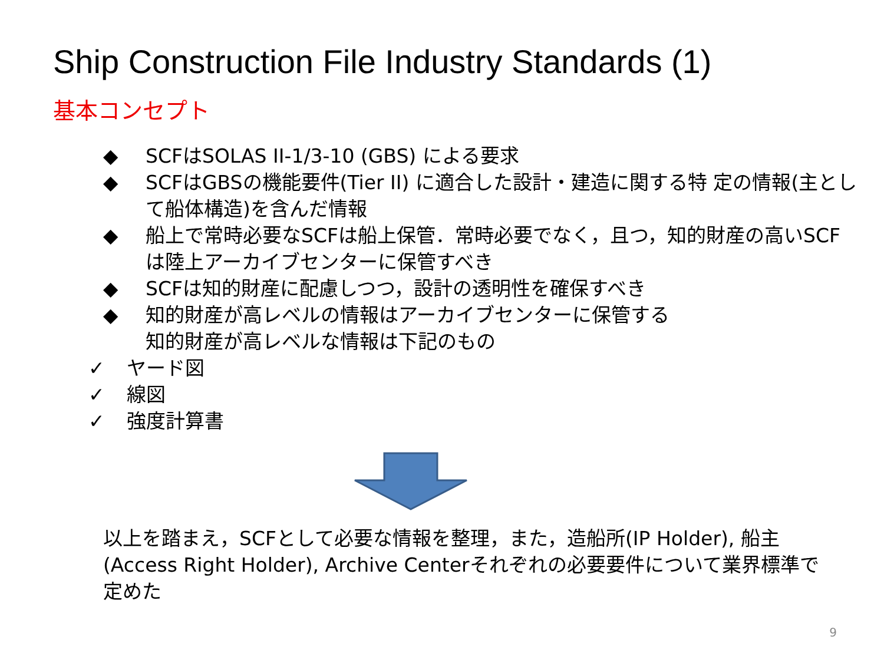Ship Construction File Industry Standards (1)
基本コンセプト
◆ SCFはSOLAS II-1/3-10 (GBS) による要求
◆ SCFはGBSの機能要件(Tier II) に適合した設計・建造に関する特 定の情報(主として船体構造)を含んだ情報
◆ 船上で常時必要なSCFは船上保管．常時必要でなく，且つ，知的財産の高いSCFは陸上アーカイブセンターに保管すべき
◆ SCFは知的財産に配慮しつつ，設計の透明性を確保すべき
◆ 知的財産が高レベルの情報はアーカイブセンターに保管する
知的財産が高レベルな情報は下記のもの
✓ ヤード図
✓ 線図
✓ 強度計算書
以上を踏まえ，SCFとして必要な情報を整理，また，造船所(IP Holder), 船主(Access Right Holder), Archive Centerそれぞれの必要要件について業界標準で定めた
9